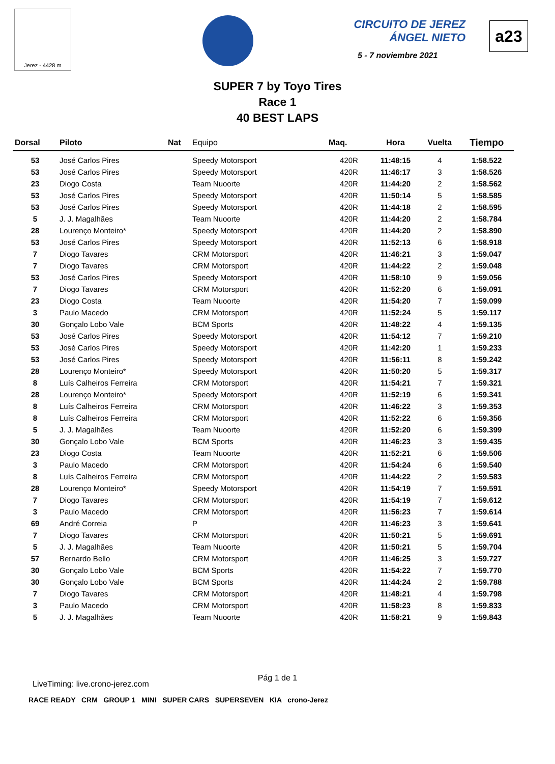Jerez - 4428 m
CIRCUITO DE JEREZ
ÁNGEL NIETO
5 - 7 noviembre 2021
a23
SUPER 7 by Toyo Tires
Race 1
40 BEST LAPS
| Dorsal | Piloto | Nat | Equipo | Maq. | Hora | Vuelta | Tiempo |
| --- | --- | --- | --- | --- | --- | --- | --- |
| 53 | José Carlos Pires | | Speedy Motorsport | 420R | 11:48:15 | 4 | 1:58.522 |
| 53 | José Carlos Pires | | Speedy Motorsport | 420R | 11:46:17 | 3 | 1:58.526 |
| 23 | Diogo Costa | | Team Nuoorte | 420R | 11:44:20 | 2 | 1:58.562 |
| 53 | José Carlos Pires | | Speedy Motorsport | 420R | 11:50:14 | 5 | 1:58.585 |
| 53 | José Carlos Pires | | Speedy Motorsport | 420R | 11:44:18 | 2 | 1:58.595 |
| 5 | J. J. Magalhães | | Team Nuoorte | 420R | 11:44:20 | 2 | 1:58.784 |
| 28 | Lourenço Monteiro* | | Speedy Motorsport | 420R | 11:44:20 | 2 | 1:58.890 |
| 53 | José Carlos Pires | | Speedy Motorsport | 420R | 11:52:13 | 6 | 1:58.918 |
| 7 | Diogo Tavares | | CRM Motorsport | 420R | 11:46:21 | 3 | 1:59.047 |
| 7 | Diogo Tavares | | CRM Motorsport | 420R | 11:44:22 | 2 | 1:59.048 |
| 53 | José Carlos Pires | | Speedy Motorsport | 420R | 11:58:10 | 9 | 1:59.056 |
| 7 | Diogo Tavares | | CRM Motorsport | 420R | 11:52:20 | 6 | 1:59.091 |
| 23 | Diogo Costa | | Team Nuoorte | 420R | 11:54:20 | 7 | 1:59.099 |
| 3 | Paulo Macedo | | CRM Motorsport | 420R | 11:52:24 | 5 | 1:59.117 |
| 30 | Gonçalo Lobo Vale | | BCM Sports | 420R | 11:48:22 | 4 | 1:59.135 |
| 53 | José Carlos Pires | | Speedy Motorsport | 420R | 11:54:12 | 7 | 1:59.210 |
| 53 | José Carlos Pires | | Speedy Motorsport | 420R | 11:42:20 | 1 | 1:59.233 |
| 53 | José Carlos Pires | | Speedy Motorsport | 420R | 11:56:11 | 8 | 1:59.242 |
| 28 | Lourenço Monteiro* | | Speedy Motorsport | 420R | 11:50:20 | 5 | 1:59.317 |
| 8 | Luís Calheiros Ferreira | | CRM Motorsport | 420R | 11:54:21 | 7 | 1:59.321 |
| 28 | Lourenço Monteiro* | | Speedy Motorsport | 420R | 11:52:19 | 6 | 1:59.341 |
| 8 | Luís Calheiros Ferreira | | CRM Motorsport | 420R | 11:46:22 | 3 | 1:59.353 |
| 8 | Luís Calheiros Ferreira | | CRM Motorsport | 420R | 11:52:22 | 6 | 1:59.356 |
| 5 | J. J. Magalhães | | Team Nuoorte | 420R | 11:52:20 | 6 | 1:59.399 |
| 30 | Gonçalo Lobo Vale | | BCM Sports | 420R | 11:46:23 | 3 | 1:59.435 |
| 23 | Diogo Costa | | Team Nuoorte | 420R | 11:52:21 | 6 | 1:59.506 |
| 3 | Paulo Macedo | | CRM Motorsport | 420R | 11:54:24 | 6 | 1:59.540 |
| 8 | Luís Calheiros Ferreira | | CRM Motorsport | 420R | 11:44:22 | 2 | 1:59.583 |
| 28 | Lourenço Monteiro* | | Speedy Motorsport | 420R | 11:54:19 | 7 | 1:59.591 |
| 7 | Diogo Tavares | | CRM Motorsport | 420R | 11:54:19 | 7 | 1:59.612 |
| 3 | Paulo Macedo | | CRM Motorsport | 420R | 11:56:23 | 7 | 1:59.614 |
| 69 | André Correia | | P | 420R | 11:46:23 | 3 | 1:59.641 |
| 7 | Diogo Tavares | | CRM Motorsport | 420R | 11:50:21 | 5 | 1:59.691 |
| 5 | J. J. Magalhães | | Team Nuoorte | 420R | 11:50:21 | 5 | 1:59.704 |
| 57 | Bernardo Bello | | CRM Motorsport | 420R | 11:46:25 | 3 | 1:59.727 |
| 30 | Gonçalo Lobo Vale | | BCM Sports | 420R | 11:54:22 | 7 | 1:59.770 |
| 30 | Gonçalo Lobo Vale | | BCM Sports | 420R | 11:44:24 | 2 | 1:59.788 |
| 7 | Diogo Tavares | | CRM Motorsport | 420R | 11:48:21 | 4 | 1:59.798 |
| 3 | Paulo Macedo | | CRM Motorsport | 420R | 11:58:23 | 8 | 1:59.833 |
| 5 | J. J. Magalhães | | Team Nuoorte | 420R | 11:58:21 | 9 | 1:59.843 |
Pág 1 de 1
LiveTiming: live.crono-jerez.com
RACE READY CRM GROUP 1 MINI SUPER CARS SUPERSEVEN KIA crono-Jerez